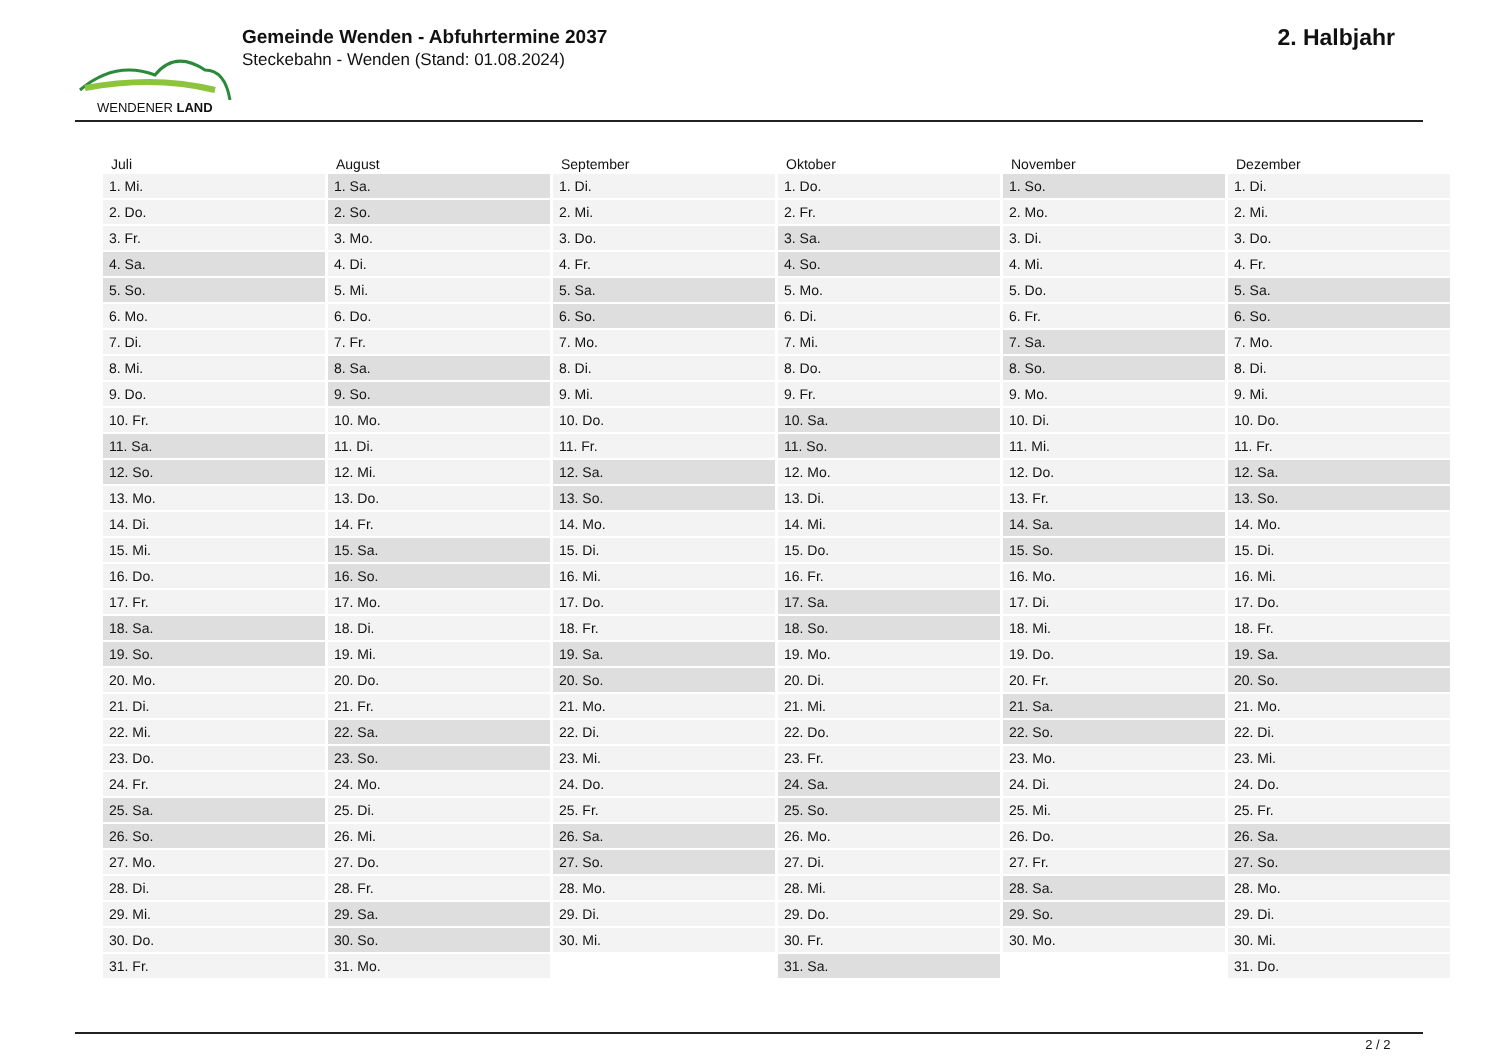WENDENER LAND
Gemeinde Wenden - Abfuhrtermine 2037
Steckebahn - Wenden (Stand: 01.08.2024)
2. Halbjahr
| Juli | August | September | Oktober | November | Dezember |
| --- | --- | --- | --- | --- | --- |
| 1. Mi. | 1. Sa. | 1. Di. | 1. Do. | 1. So. | 1. Di. |
| 2. Do. | 2. So. | 2. Mi. | 2. Fr. | 2. Mo. | 2. Mi. |
| 3. Fr. | 3. Mo. | 3. Do. | 3. Sa. | 3. Di. | 3. Do. |
| 4. Sa. | 4. Di. | 4. Fr. | 4. So. | 4. Mi. | 4. Fr. |
| 5. So. | 5. Mi. | 5. Sa. | 5. Mo. | 5. Do. | 5. Sa. |
| 6. Mo. | 6. Do. | 6. So. | 6. Di. | 6. Fr. | 6. So. |
| 7. Di. | 7. Fr. | 7. Mo. | 7. Mi. | 7. Sa. | 7. Mo. |
| 8. Mi. | 8. Sa. | 8. Di. | 8. Do. | 8. So. | 8. Di. |
| 9. Do. | 9. So. | 9. Mi. | 9. Fr. | 9. Mo. | 9. Mi. |
| 10. Fr. | 10. Mo. | 10. Do. | 10. Sa. | 10. Di. | 10. Do. |
| 11. Sa. | 11. Di. | 11. Fr. | 11. So. | 11. Mi. | 11. Fr. |
| 12. So. | 12. Mi. | 12. Sa. | 12. Mo. | 12. Do. | 12. Sa. |
| 13. Mo. | 13. Do. | 13. So. | 13. Di. | 13. Fr. | 13. So. |
| 14. Di. | 14. Fr. | 14. Mo. | 14. Mi. | 14. Sa. | 14. Mo. |
| 15. Mi. | 15. Sa. | 15. Di. | 15. Do. | 15. So. | 15. Di. |
| 16. Do. | 16. So. | 16. Mi. | 16. Fr. | 16. Mo. | 16. Mi. |
| 17. Fr. | 17. Mo. | 17. Do. | 17. Sa. | 17. Di. | 17. Do. |
| 18. Sa. | 18. Di. | 18. Fr. | 18. So. | 18. Mi. | 18. Fr. |
| 19. So. | 19. Mi. | 19. Sa. | 19. Mo. | 19. Do. | 19. Sa. |
| 20. Mo. | 20. Do. | 20. So. | 20. Di. | 20. Fr. | 20. So. |
| 21. Di. | 21. Fr. | 21. Mo. | 21. Mi. | 21. Sa. | 21. Mo. |
| 22. Mi. | 22. Sa. | 22. Di. | 22. Do. | 22. So. | 22. Di. |
| 23. Do. | 23. So. | 23. Mi. | 23. Fr. | 23. Mo. | 23. Mi. |
| 24. Fr. | 24. Mo. | 24. Do. | 24. Sa. | 24. Di. | 24. Do. |
| 25. Sa. | 25. Di. | 25. Fr. | 25. So. | 25. Mi. | 25. Fr. |
| 26. So. | 26. Mi. | 26. Sa. | 26. Mo. | 26. Do. | 26. Sa. |
| 27. Mo. | 27. Do. | 27. So. | 27. Di. | 27. Fr. | 27. So. |
| 28. Di. | 28. Fr. | 28. Mo. | 28. Mi. | 28. Sa. | 28. Mo. |
| 29. Mi. | 29. Sa. | 29. Di. | 29. Do. | 29. So. | 29. Di. |
| 30. Do. | 30. So. | 30. Mi. | 30. Fr. | 30. Mo. | 30. Mi. |
| 31. Fr. | 31. Mo. | | 31. Sa. | | 31. Do. |
2 / 2